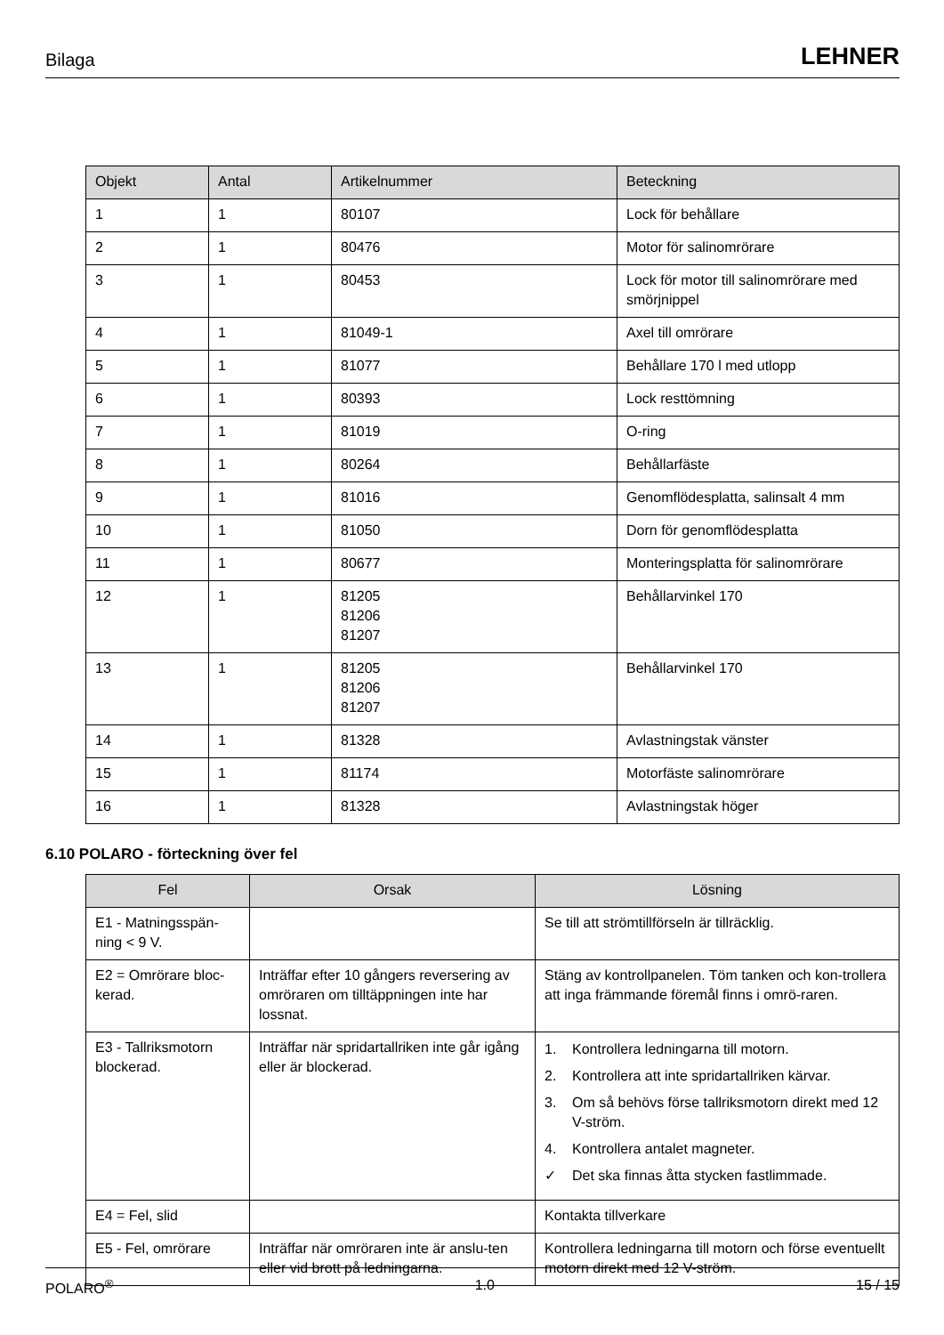Bilaga LEHNER
| Objekt | Antal | Artikelnummer | Beteckning |
| --- | --- | --- | --- |
| 1 | 1 | 80107 | Lock för behållare |
| 2 | 1 | 80476 | Motor för salinomrörare |
| 3 | 1 | 80453 | Lock för motor till salinomrörare med smörjnippel |
| 4 | 1 | 81049-1 | Axel till omrörare |
| 5 | 1 | 81077 | Behållare 170 l med utlopp |
| 6 | 1 | 80393 | Lock resttömning |
| 7 | 1 | 81019 | O-ring |
| 8 | 1 | 80264 | Behållarfäste |
| 9 | 1 | 81016 | Genomflödesplatta, salinsalt 4 mm |
| 10 | 1 | 81050 | Dorn för genomflödesplatta |
| 11 | 1 | 80677 | Monteringsplatta för salinomrörare |
| 12 | 1 | 81205 81206 81207 | Behållarvinkel 170 |
| 13 | 1 | 81205 81206 81207 | Behållarvinkel 170 |
| 14 | 1 | 81328 | Avlastningstak vänster |
| 15 | 1 | 81174 | Motorfäste salinomrörare |
| 16 | 1 | 81328 | Avlastningstak höger |
6.10 POLARO - förteckning över fel
| Fel | Orsak | Lösning |
| --- | --- | --- |
| E1 - Matningsspän-ning < 9 V. | | Se till att strömtillförseln är tillräcklig. |
| E2 = Omrörare bloc-kerad. | Inträffar efter 10 gångers reversering av omröraren om tilltäppningen inte har lossnat. | Stäng av kontrollpanelen. Töm tanken och kon-trollera att inga främmande föremål finns i omrö-raren. |
| E3 - Tallriksmotorn blockerad. | Inträffar när spridartallriken inte går igång eller är blockerad. | 1. Kontrollera ledningarna till motorn. 2. Kontrollera att inte spridartallriken kärvar. 3. Om så behövs förse tallriksmotorn direkt med 12 V-ström. 4. Kontrollera antalet magneter. ✓ Det ska finnas åtta stycken fastlimmade. |
| E4 = Fel, slid | | Kontakta tillverkare |
| E5 - Fel, omrörare | Inträffar när omröraren inte är anslu-ten eller vid brott på ledningarna. | Kontrollera ledningarna till motorn och förse eventuellt motorn direkt med 12 V-ström. |
POLARO<sup>®</sup> 1.0 15 / 15